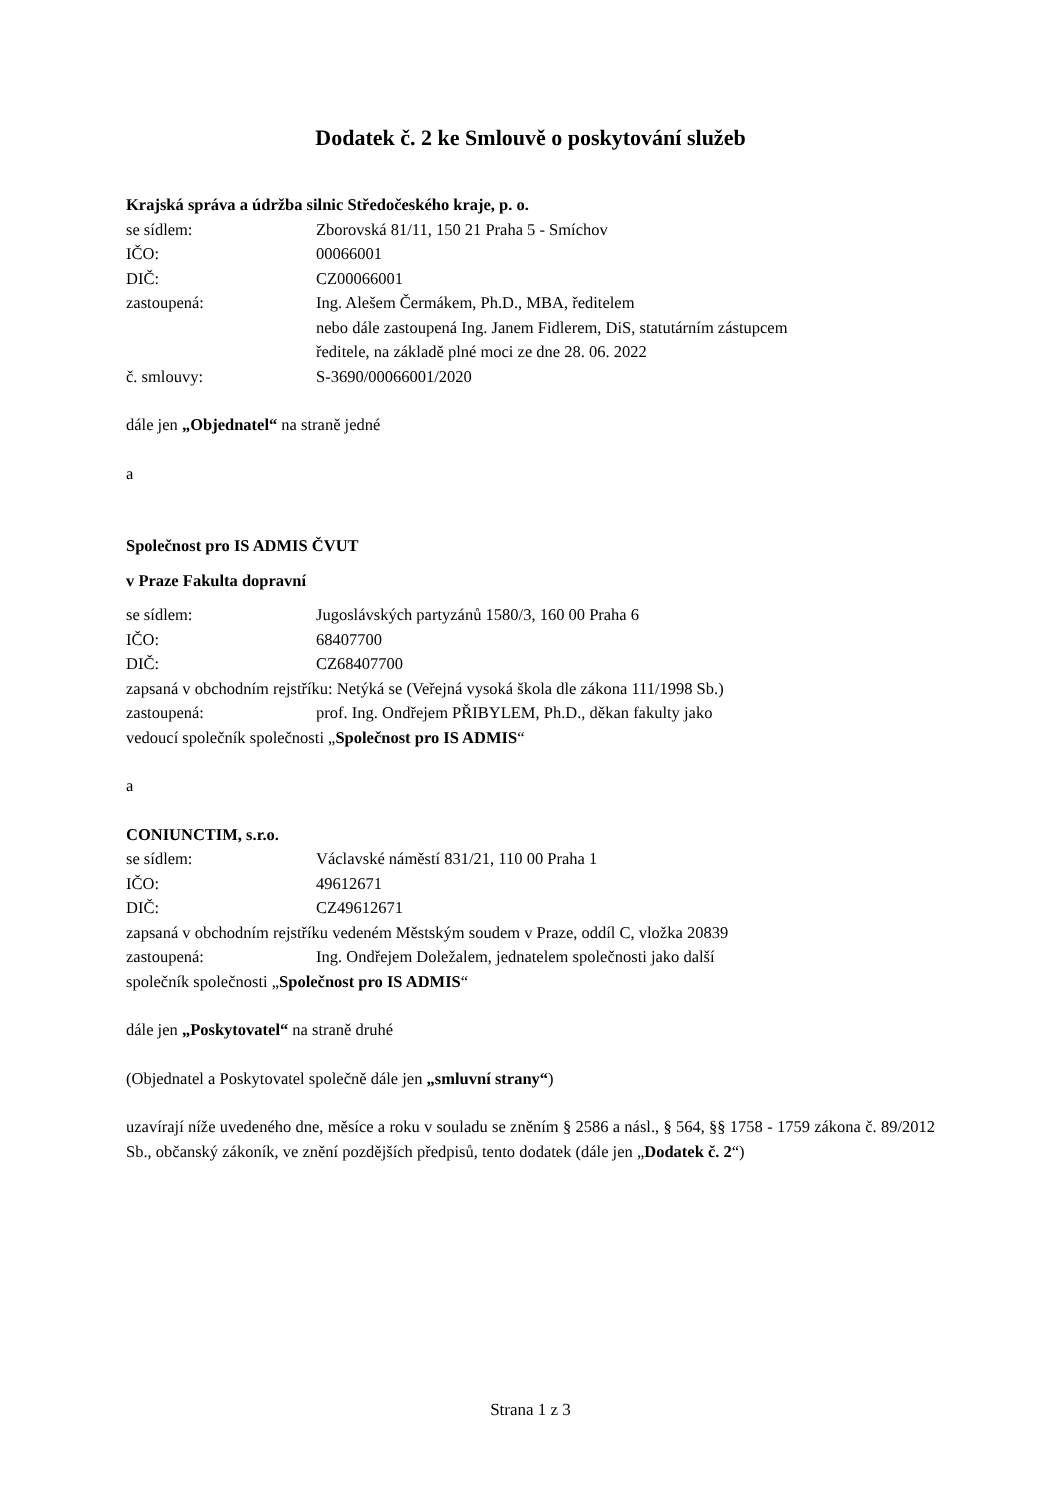Dodatek č. 2 ke Smlouvě o poskytování služeb
Krajská správa a údržba silnic Středočeského kraje, p. o.
se sídlem: Zborovská 81/11, 150 21 Praha 5 - Smíchov
IČO: 00066001
DIČ: CZ00066001
zastoupená: Ing. Alešem Čermákem, Ph.D., MBA, ředitelem
nebo dále zastoupená Ing. Janem Fidlerem, DiS, statutárním zástupcem
ředitele, na základě plné moci ze dne 28. 06. 2022
č. smlouvy: S-3690/00066001/2020
dále jen „Objednatel“ na straně jedné
a
Společnost pro IS ADMIS ČVUT
v Praze Fakulta dopravní
se sídlem: Jugoslávských partyzánů 1580/3, 160 00 Praha 6
IČO: 68407700
DIČ: CZ68407700
zapsaná v obchodním rejstříku: Netýká se (Veřejná vysoká škola dle zákona 111/1998 Sb.)
zastoupená: prof. Ing. Ondřejem PŘIBYLEM, Ph.D., děkan fakulty jako
vedoucí společník společnosti „Společnost pro IS ADMIS“
a
CONIUNCTIM, s.r.o.
se sídlem: Václavské náměstí 831/21, 110 00 Praha 1
IČO: 49612671
DIČ: CZ49612671
zapsaná v obchodním rejstříku vedeném Městským soudem v Praze, oddíl C, vložka 20839
zastoupená: Ing. Ondřejem Doležalem, jednatelem společnosti jako další
společník společnosti „Společnost pro IS ADMIS“
dále jen „Poskytovatel“ na straně druhé
(Objednatel a Poskytovatel společně dále jen „smluvní strany“)
uzavírají níže uvedeného dne, měsíce a roku v souladu se zněním § 2586 a násl., § 564, §§ 1758 - 1759 zákona č. 89/2012 Sb., občanský zákoník, ve znění pozdějších předpisů, tento dodatek (dále jen „Dodatek č. 2“)
Strana 1 z 3